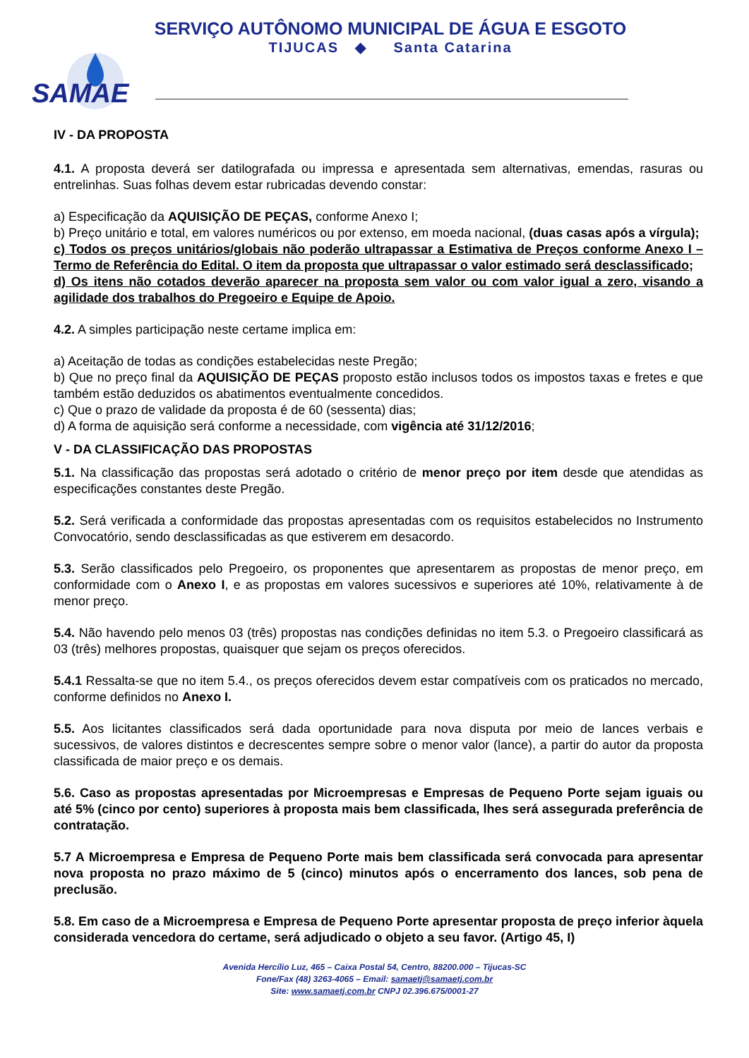SERVIÇO AUTÔNOMO MUNICIPAL DE ÁGUA E ESGOTO
TIJUCAS ◆ Santa Catarina
SAMAE
IV - DA PROPOSTA
4.1. A proposta deverá ser datilografada ou impressa e apresentada sem alternativas, emendas, rasuras ou entrelinhas. Suas folhas devem estar rubricadas devendo constar:
a) Especificação da AQUISIÇÃO DE PEÇAS, conforme Anexo I;
b) Preço unitário e total, em valores numéricos ou por extenso, em moeda nacional, (duas casas após a vírgula);
c) Todos os preços unitários/globais não poderão ultrapassar a Estimativa de Preços conforme Anexo I – Termo de Referência do Edital. O item da proposta que ultrapassar o valor estimado será desclassificado;
d) Os itens não cotados deverão aparecer na proposta sem valor ou com valor igual a zero, visando a agilidade dos trabalhos do Pregoeiro e Equipe de Apoio.
4.2. A simples participação neste certame implica em:
a) Aceitação de todas as condições estabelecidas neste Pregão;
b) Que no preço final da AQUISIÇÃO DE PEÇAS proposto estão inclusos todos os impostos taxas e fretes e que também estão deduzidos os abatimentos eventualmente concedidos.
c) Que o prazo de validade da proposta é de 60 (sessenta) dias;
d) A forma de aquisição será conforme a necessidade, com vigência até 31/12/2016;
V - DA CLASSIFICAÇÃO DAS PROPOSTAS
5.1. Na classificação das propostas será adotado o critério de menor preço por item desde que atendidas as especificações constantes deste Pregão.
5.2. Será verificada a conformidade das propostas apresentadas com os requisitos estabelecidos no Instrumento Convocatório, sendo desclassificadas as que estiverem em desacordo.
5.3. Serão classificados pelo Pregoeiro, os proponentes que apresentarem as propostas de menor preço, em conformidade com o Anexo I, e as propostas em valores sucessivos e superiores até 10%, relativamente à de menor preço.
5.4. Não havendo pelo menos 03 (três) propostas nas condições definidas no item 5.3. o Pregoeiro classificará as 03 (três) melhores propostas, quaisquer que sejam os preços oferecidos.
5.4.1 Ressalta-se que no item 5.4., os preços oferecidos devem estar compatíveis com os praticados no mercado, conforme definidos no Anexo I.
5.5. Aos licitantes classificados será dada oportunidade para nova disputa por meio de lances verbais e sucessivos, de valores distintos e decrescentes sempre sobre o menor valor (lance), a partir do autor da proposta classificada de maior preço e os demais.
5.6. Caso as propostas apresentadas por Microempresas e Empresas de Pequeno Porte sejam iguais ou até 5% (cinco por cento) superiores à proposta mais bem classificada, lhes será assegurada preferência de contratação.
5.7 A Microempresa e Empresa de Pequeno Porte mais bem classificada será convocada para apresentar nova proposta no prazo máximo de 5 (cinco) minutos após o encerramento dos lances, sob pena de preclusão.
5.8. Em caso de a Microempresa e Empresa de Pequeno Porte apresentar proposta de preço inferior àquela considerada vencedora do certame, será adjudicado o objeto a seu favor. (Artigo 45, I)
Avenida Hercílio Luz, 465 – Caixa Postal 54, Centro, 88200.000 – Tijucas-SC
Fone/Fax (48) 3263-4065 – Email: samaetj@samaetj.com.br
Site: www.samaetj.com.br CNPJ 02.396.675/0001-27